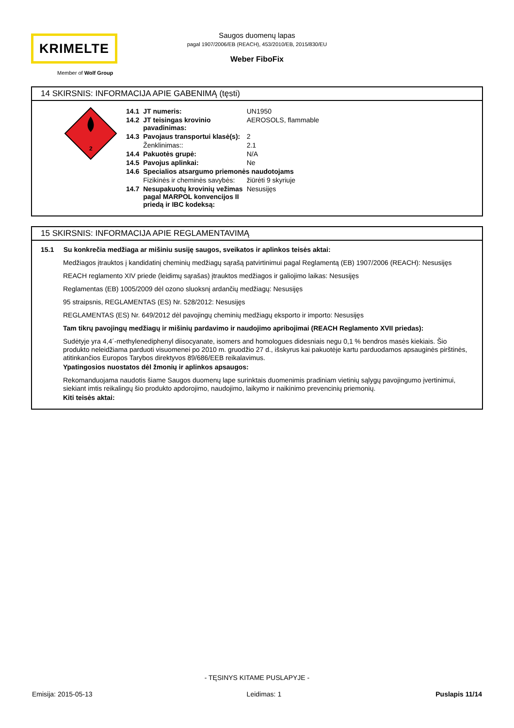KRIMELTE
Member of Wolf Group
Saugos duomenų lapas
pagal 1907/2006/EB (REACH), 453/2010/EB, 2015/830/EU
Weber FiboFix
14 SKIRSNIS: INFORMACIJA APIE GABENIMĄ (tęsti)
2
| 14.1 | JT numeris: | UN1950 |
| 14.2 | JT teisingas krovinio pavadinimas: | AEROSOLS, flammable |
| 14.3 | Pavojaus transportui klasė(s): | 2 |
| | Ženklinimas:: | 2.1 |
| 14.4 | Pakuotės grupė: | N/A |
| 14.5 | Pavojus aplinkai: | Ne |
| 14.6 | Specialios atsargumo priemonės naudotojams | |
| | Fizikinės ir cheminės savybės: | žiūrėti 9 skyriuje |
| 14.7 | Nesupakuotų krovinių vežimas pagal MARPOL konvencijos II priedą ir IBC kodeksą: | Nesusijęs |
15 SKIRSNIS: INFORMACIJA APIE REGLAMENTAVIMĄ
15.1 Su konkrečia medžiaga ar mišiniu susiję saugos, sveikatos ir aplinkos teisės aktai:
Medžiagos įtrauktos į kandidatinį cheminių medžiagų sąrašą patvirtinimui pagal Reglamentą (EB) 1907/2006 (REACH): Nesusijęs
REACH reglamento XIV priede (leidimų sąrašas) įtrauktos medžiagos ir galiojimo laikas: Nesusijęs
Reglamentas (EB) 1005/2009 dėl ozono sluoksnį ardančių medžiagų: Nesusijęs
95 straipsnis, REGLAMENTAS (ES) Nr. 528/2012: Nesusijęs
REGLAMENTAS (ES) Nr. 649/2012 dėl pavojingų cheminių medžiagų eksporto ir importo: Nesusijęs
Tam tikrų pavojingų medžiagų ir mišinių pardavimo ir naudojimo apribojimai (REACH Reglamento XVII priedas):
Sudėtyje yra 4,4´-methylenediphenyl diisocyanate, isomers and homologues didesniais negu 0,1 % bendros masės kiekiais. Šio produkto neleidžiama parduoti visuomenei po 2010 m. gruodžio 27 d., išskyrus kai pakuotėje kartu parduodamos apsauginės pirštinės, atitinkančios Europos Tarybos direktyvos 89/686/EEB reikalavimus.
Ypatingosios nuostatos dėl žmonių ir aplinkos apsaugos:
Rekomanduojama naudotis šiame Saugos duomenų lape surinktais duomenimis pradiniam vietinių sąlygų pavojingumo įvertinimui, siekiant imtis reikalingų šio produkto apdorojimo, naudojimo, laikymo ir naikinimo prevencinių priemonių.
Kiti teisės aktai:
- TĘSINYS KITAME PUSLAPYJE -
Emisija: 2015-05-13 Leidimas: 1 Puslapis 11/14